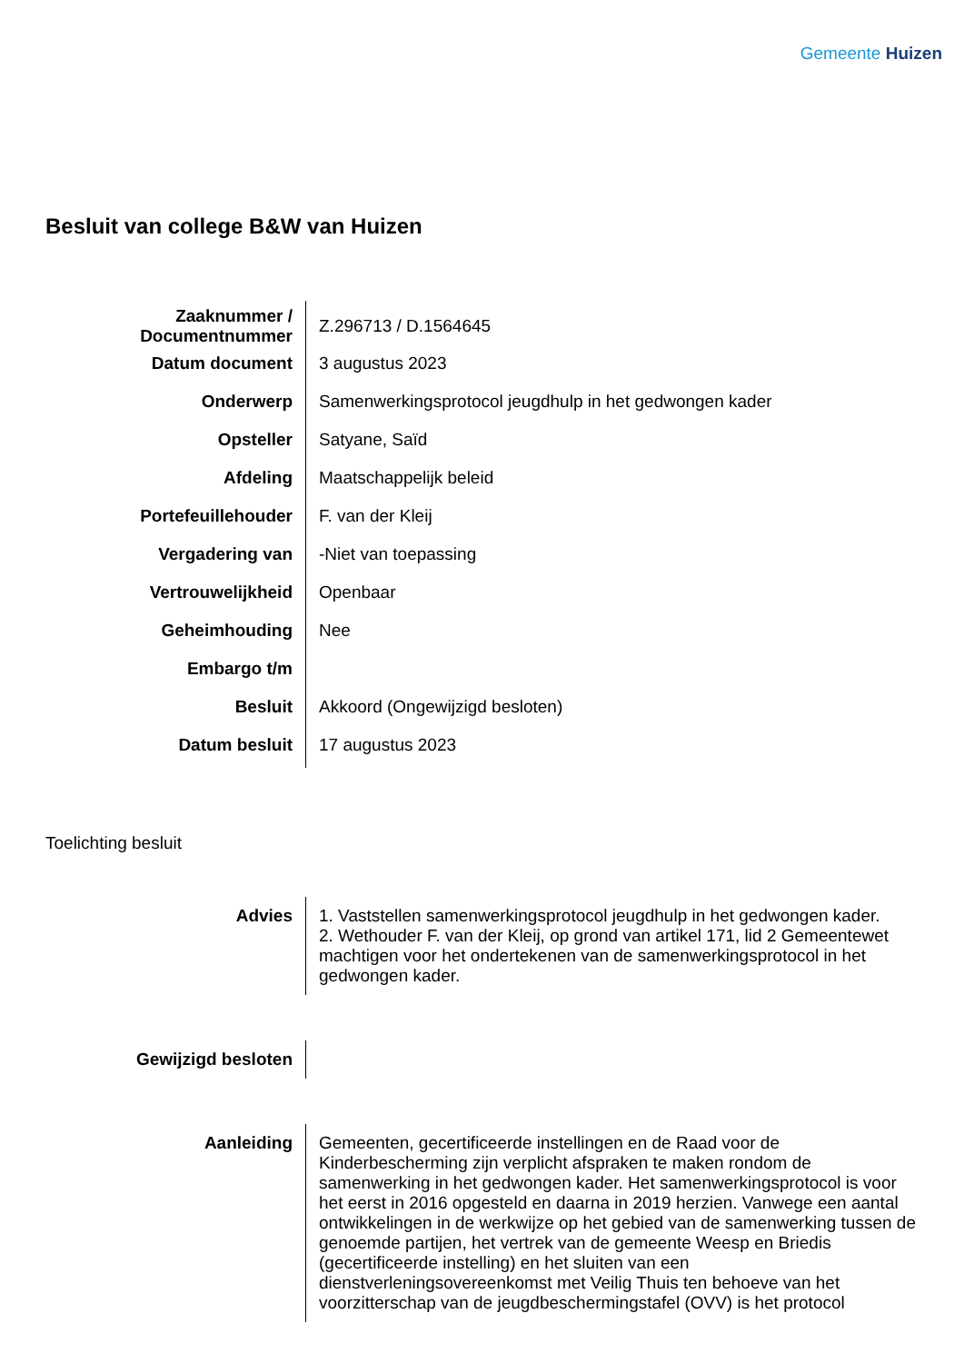Gemeente Huizen
Besluit van college B&W van Huizen
| Zaaknummer / Documentnummer | Z.296713 / D.1564645 |
| Datum document | 3 augustus 2023 |
| Onderwerp | Samenwerkingsprotocol jeugdhulp in het gedwongen kader |
| Opsteller | Satyane, Saïd |
| Afdeling | Maatschappelijk beleid |
| Portefeuillehouder | F. van der Kleij |
| Vergadering van | -Niet van toepassing |
| Vertrouwelijkheid | Openbaar |
| Geheimhouding | Nee |
| Embargo t/m | |
| Besluit | Akkoord (Ongewijzigd besloten) |
| Datum besluit | 17 augustus 2023 |
Toelichting besluit
| Advies | 1. Vaststellen samenwerkingsprotocol jeugdhulp in het gedwongen kader. 2. Wethouder F. van der Kleij, op grond van artikel 171, lid 2 Gemeentewet machtigen voor het ondertekenen van de samenwerkingsprotocol in het gedwongen kader. |
| Gewijzigd besloten | |
| Aanleiding | Gemeenten, gecertificeerde instellingen en de Raad voor de Kinderbescherming zijn verplicht afspraken te maken rondom de samenwerking in het gedwongen kader. Het samenwerkingsprotocol is voor het eerst in 2016 opgesteld en daarna in 2019 herzien. Vanwege een aantal ontwikkelingen in de werkwijze op het gebied van de samenwerking tussen de genoemde partijen, het vertrek van de gemeente Weesp en Briedis (gecertificeerde instelling) en het sluiten van een dienstverleningsovereenkomst met Veilig Thuis ten behoeve van het voorzitterschap van de jeugdbeschermingstafel (OVV) is het protocol |